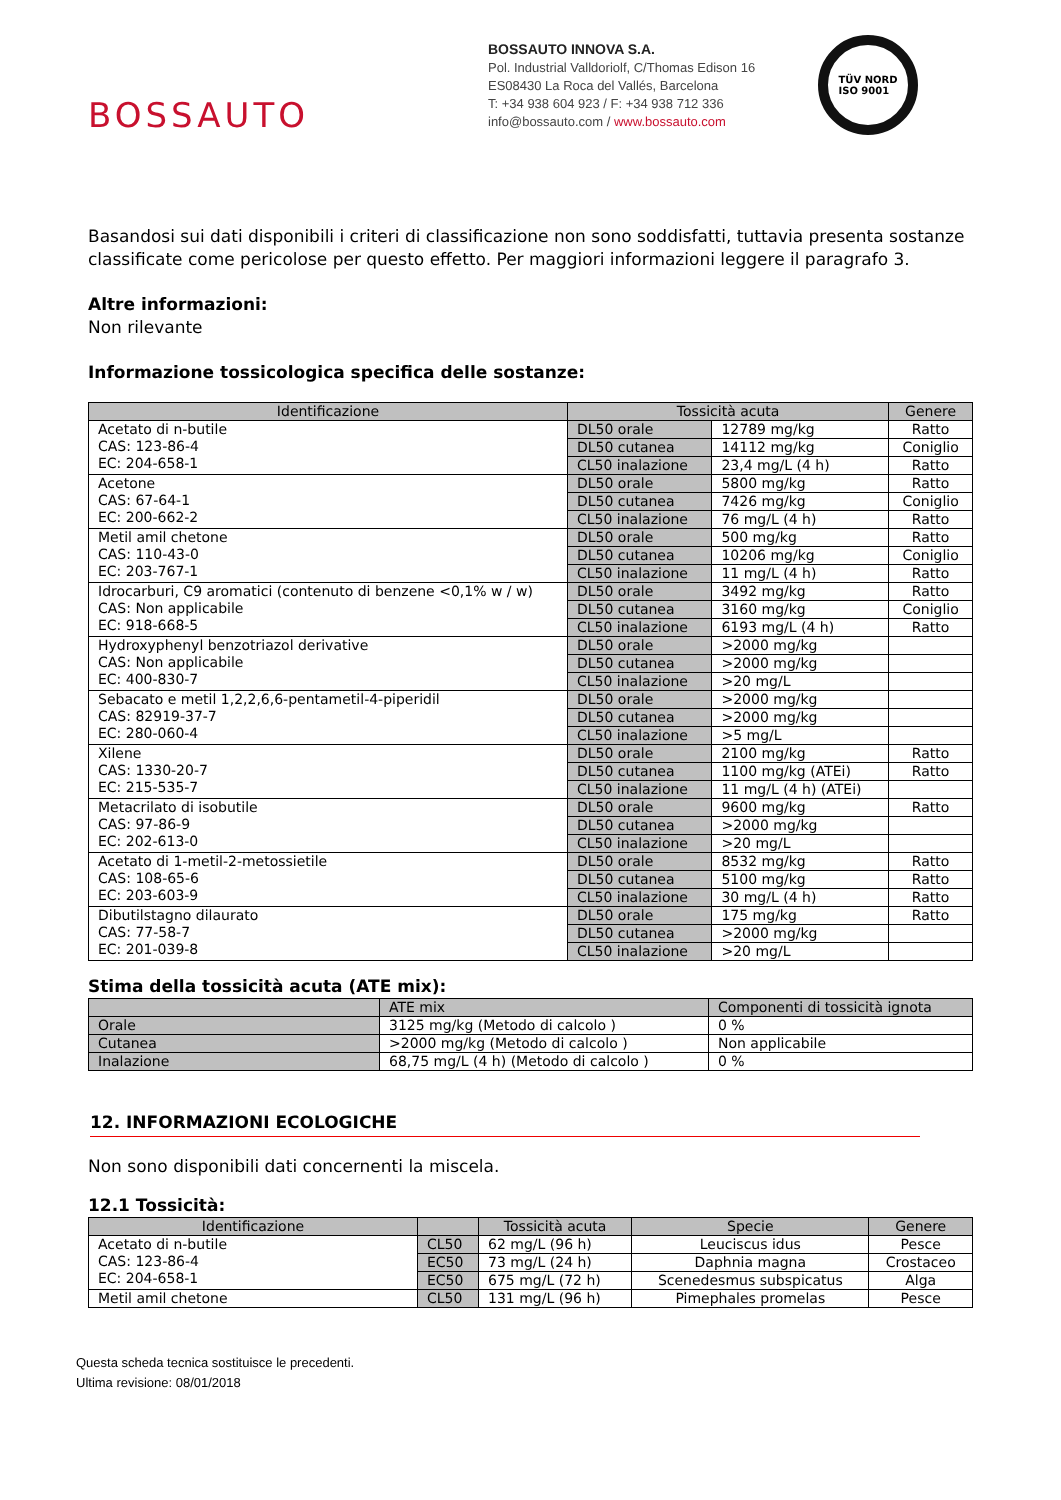BOSSAUTO
BOSSAUTO INNOVA S.A.
Pol. Industrial Valldoriolf, C/Thomas Edison 16
ES08430 La Roca del Vallés, Barcelona
T: +34 938 604 923 / F: +34 938 712 336
info@bossauto.com / www.bossauto.com
TÜV NORD
ISO 9001
Basandosi sui dati disponibili i criteri di classificazione non sono soddisfatti, tuttavia presenta sostanze classificate come pericolose per questo effetto. Per maggiori informazioni leggere il paragrafo 3.
Altre informazioni:
Non rilevante
Informazione tossicologica specifica delle sostanze:
| Identificazione | Tossicità acuta | | Genere |
| --- | --- | --- | --- |
| Acetato di n-butile CAS: 123-86-4 EC: 204-658-1 | DL50 orale | 12789 mg/kg | Ratto |
| | DL50 cutanea | 14112 mg/kg | Coniglio |
| | CL50 inalazione | 23,4 mg/L (4 h) | Ratto |
| Acetone CAS: 67-64-1 EC: 200-662-2 | DL50 orale | 5800 mg/kg | Ratto |
| | DL50 cutanea | 7426 mg/kg | Coniglio |
| | CL50 inalazione | 76 mg/L (4 h) | Ratto |
| Metil amil chetone CAS: 110-43-0 EC: 203-767-1 | DL50 orale | 500 mg/kg | Ratto |
| | DL50 cutanea | 10206 mg/kg | Coniglio |
| | CL50 inalazione | 11 mg/L (4 h) | Ratto |
| Idrocarburi, C9 aromatici (contenuto di benzene <0,1% w / w) CAS: Non applicabile EC: 918-668-5 | DL50 orale | 3492 mg/kg | Ratto |
| | DL50 cutanea | 3160 mg/kg | Coniglio |
| | CL50 inalazione | 6193 mg/L (4 h) | Ratto |
| Hydroxyphenyl benzotriazol derivative CAS: Non applicabile EC: 400-830-7 | DL50 orale | >2000 mg/kg | |
| | DL50 cutanea | >2000 mg/kg | |
| | CL50 inalazione | >20 mg/L | |
| Sebacato e metil 1,2,2,6,6-pentametil-4-piperidil CAS: 82919-37-7 EC: 280-060-4 | DL50 orale | >2000 mg/kg | |
| | DL50 cutanea | >2000 mg/kg | |
| | CL50 inalazione | >5 mg/L | |
| Xilene CAS: 1330-20-7 EC: 215-535-7 | DL50 orale | 2100 mg/kg | Ratto |
| | DL50 cutanea | 1100 mg/kg (ATEi) | Ratto |
| | CL50 inalazione | 11 mg/L (4 h) (ATEi) | |
| Metacrilato di isobutile CAS: 97-86-9 EC: 202-613-0 | DL50 orale | 9600 mg/kg | Ratto |
| | DL50 cutanea | >2000 mg/kg | |
| | CL50 inalazione | >20 mg/L | |
| Acetato di 1-metil-2-metossietile CAS: 108-65-6 EC: 203-603-9 | DL50 orale | 8532 mg/kg | Ratto |
| | DL50 cutanea | 5100 mg/kg | Ratto |
| | CL50 inalazione | 30 mg/L (4 h) | Ratto |
| Dibutilstagno dilaurato CAS: 77-58-7 EC: 201-039-8 | DL50 orale | 175 mg/kg | Ratto |
| | DL50 cutanea | >2000 mg/kg | |
| | CL50 inalazione | >20 mg/L | |
Stima della tossicità acuta (ATE mix):
| | ATE mix | Componenti di tossicità ignota |
| --- | --- | --- |
| Orale | 3125 mg/kg (Metodo di calcolo ) | 0 % |
| Cutanea | >2000 mg/kg (Metodo di calcolo ) | Non applicabile |
| Inalazione | 68,75 mg/L (4 h) (Metodo di calcolo ) | 0 % |
12. INFORMAZIONI ECOLOGICHE
Non sono disponibili dati concernenti la miscela.
12.1 Tossicità:
| Identificazione | | Tossicità acuta | Specie | Genere |
| --- | --- | --- | --- | --- |
| Acetato di n-butile CAS: 123-86-4 EC: 204-658-1 | CL50 | 62 mg/L (96 h) | Leuciscus idus | Pesce |
| | EC50 | 73 mg/L (24 h) | Daphnia magna | Crostaceo |
| | EC50 | 675 mg/L (72 h) | Scenedesmus subspicatus | Alga |
| Metil amil chetone | CL50 | 131 mg/L (96 h) | Pimephales promelas | Pesce |
Questa scheda tecnica sostituisce le precedenti.
Ultima revisione: 08/01/2018